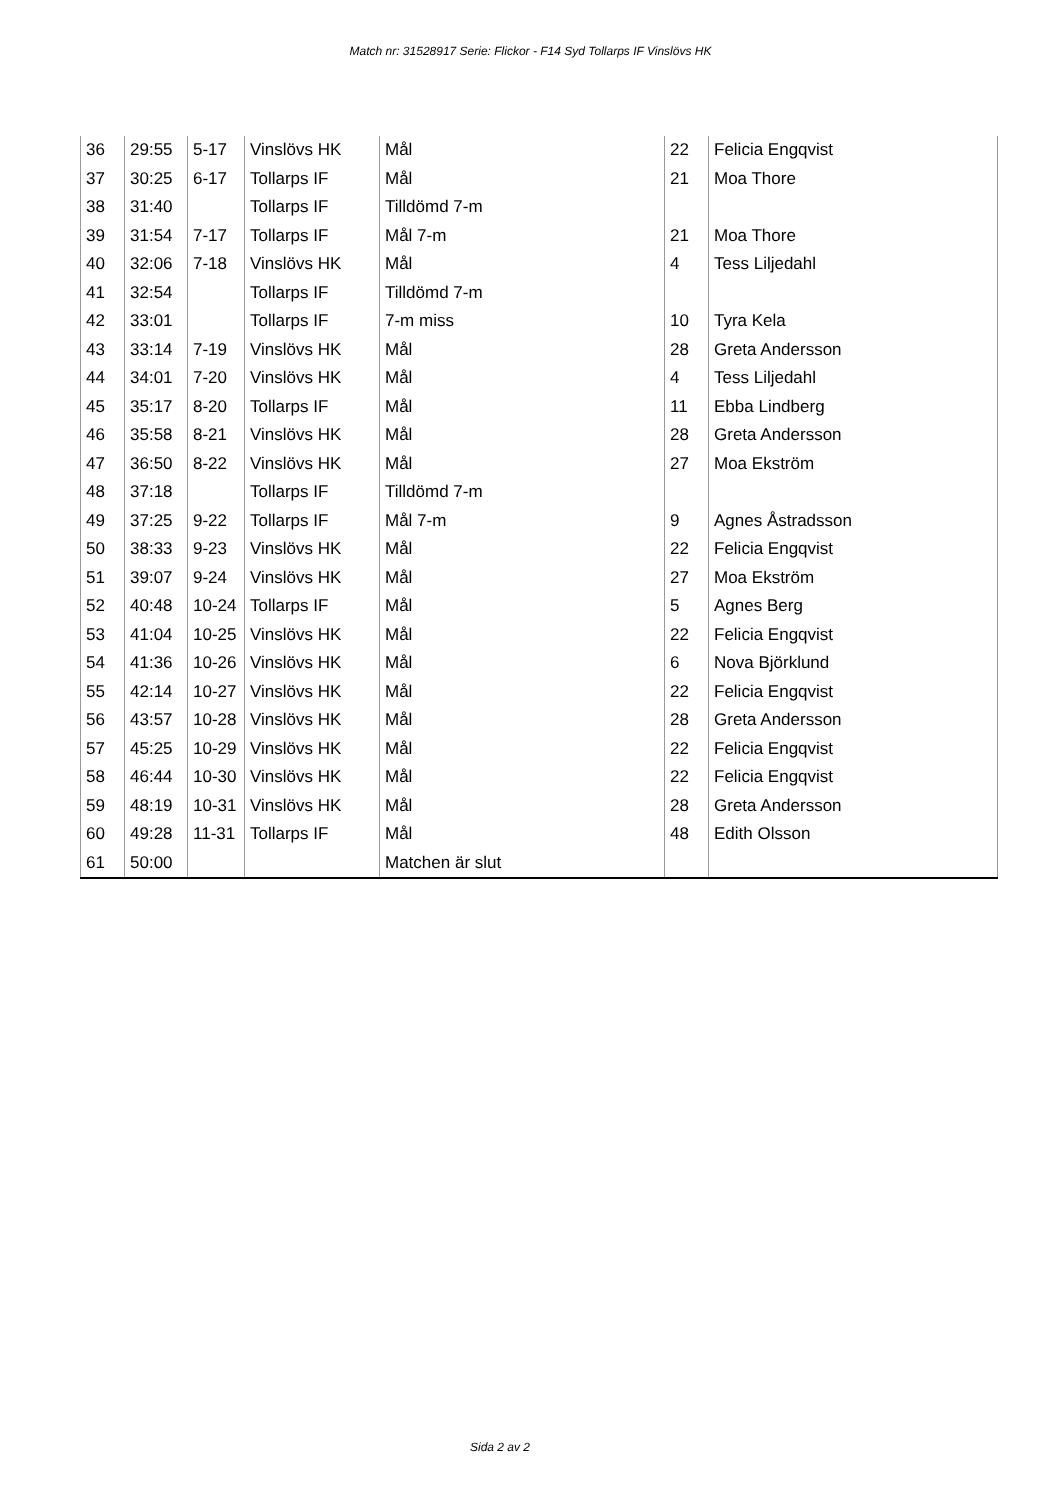Match nr: 31528917 Serie: Flickor - F14 Syd Tollarps IF Vinslövs HK
| 36 | 29:55 | 5-17 | Vinslövs HK | Mål | 22 | Felicia Engqvist |
| 37 | 30:25 | 6-17 | Tollarps IF | Mål | 21 | Moa Thore |
| 38 | 31:40 | | Tollarps IF | Tilldömd 7-m | | |
| 39 | 31:54 | 7-17 | Tollarps IF | Mål 7-m | 21 | Moa Thore |
| 40 | 32:06 | 7-18 | Vinslövs HK | Mål | 4 | Tess Liljedahl |
| 41 | 32:54 | | Tollarps IF | Tilldömd 7-m | | |
| 42 | 33:01 | | Tollarps IF | 7-m miss | 10 | Tyra Kela |
| 43 | 33:14 | 7-19 | Vinslövs HK | Mål | 28 | Greta Andersson |
| 44 | 34:01 | 7-20 | Vinslövs HK | Mål | 4 | Tess Liljedahl |
| 45 | 35:17 | 8-20 | Tollarps IF | Mål | 11 | Ebba Lindberg |
| 46 | 35:58 | 8-21 | Vinslövs HK | Mål | 28 | Greta Andersson |
| 47 | 36:50 | 8-22 | Vinslövs HK | Mål | 27 | Moa Ekström |
| 48 | 37:18 | | Tollarps IF | Tilldömd 7-m | | |
| 49 | 37:25 | 9-22 | Tollarps IF | Mål 7-m | 9 | Agnes Åstradsson |
| 50 | 38:33 | 9-23 | Vinslövs HK | Mål | 22 | Felicia Engqvist |
| 51 | 39:07 | 9-24 | Vinslövs HK | Mål | 27 | Moa Ekström |
| 52 | 40:48 | 10-24 | Tollarps IF | Mål | 5 | Agnes Berg |
| 53 | 41:04 | 10-25 | Vinslövs HK | Mål | 22 | Felicia Engqvist |
| 54 | 41:36 | 10-26 | Vinslövs HK | Mål | 6 | Nova Björklund |
| 55 | 42:14 | 10-27 | Vinslövs HK | Mål | 22 | Felicia Engqvist |
| 56 | 43:57 | 10-28 | Vinslövs HK | Mål | 28 | Greta Andersson |
| 57 | 45:25 | 10-29 | Vinslövs HK | Mål | 22 | Felicia Engqvist |
| 58 | 46:44 | 10-30 | Vinslövs HK | Mål | 22 | Felicia Engqvist |
| 59 | 48:19 | 10-31 | Vinslövs HK | Mål | 28 | Greta Andersson |
| 60 | 49:28 | 11-31 | Tollarps IF | Mål | 48 | Edith Olsson |
| 61 | 50:00 | | | Matchen är slut | | |
Sida 2 av 2